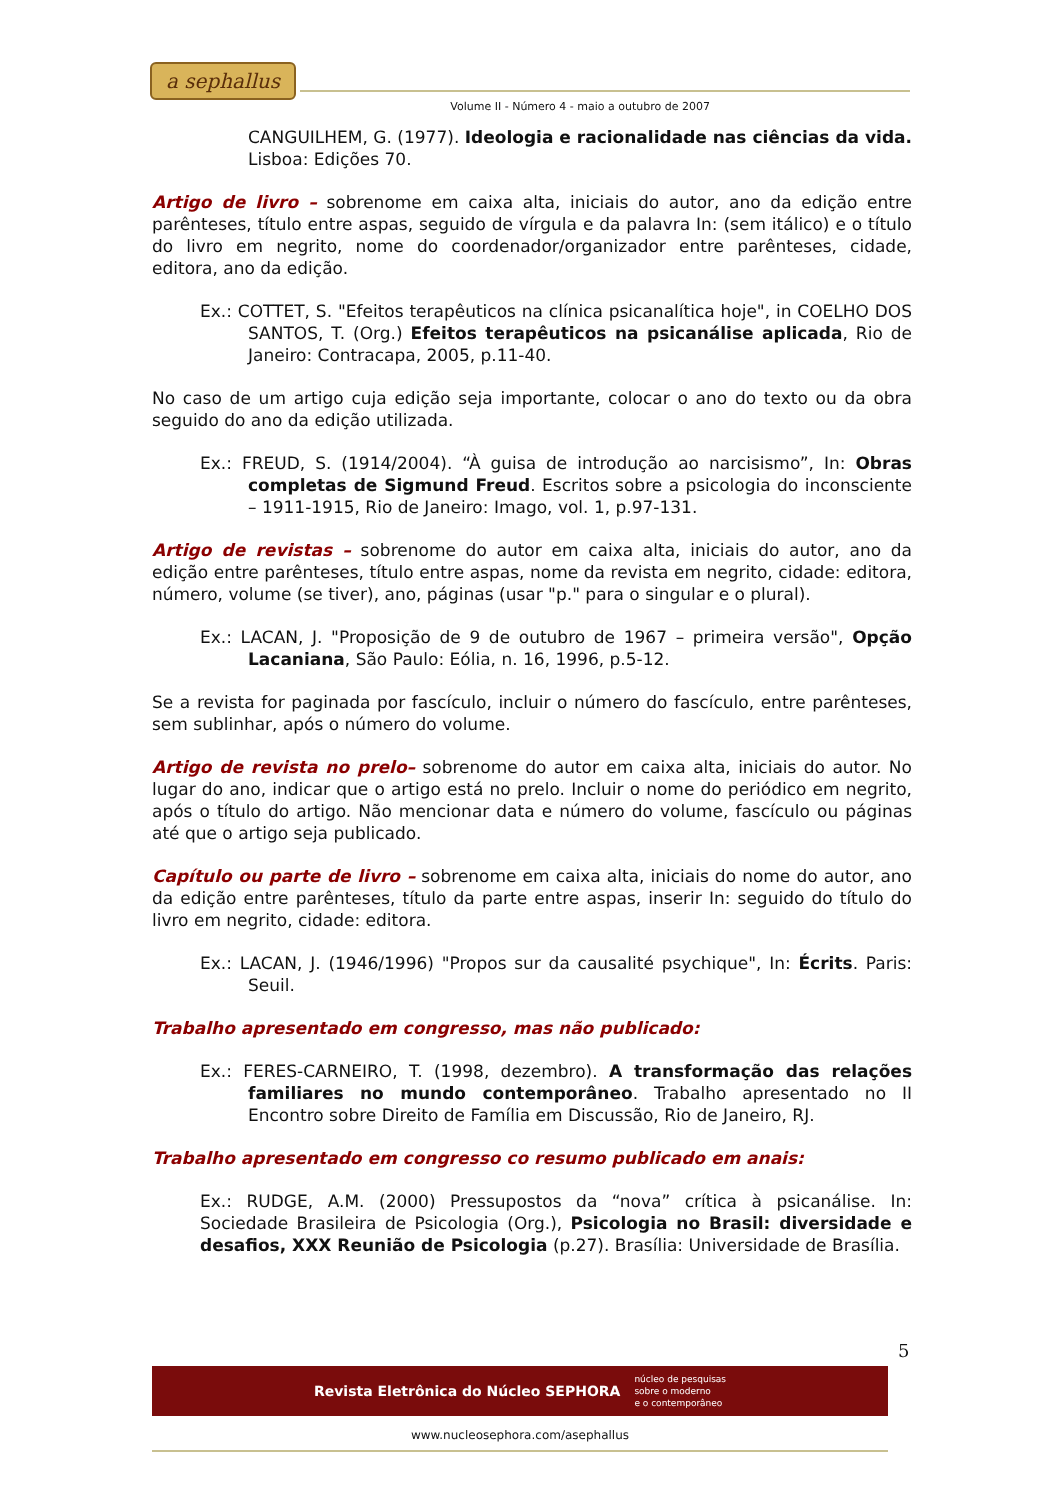a sephallus
Volume II - Número 4 - maio a outubro de 2007
CANGUILHEM, G. (1977). Ideologia e racionalidade nas ciências da vida. Lisboa: Edições 70.
Artigo de livro – sobrenome em caixa alta, iniciais do autor, ano da edição entre parênteses, título entre aspas, seguido de vírgula e da palavra In: (sem itálico) e o título do livro em negrito, nome do coordenador/organizador entre parênteses, cidade, editora, ano da edição.
Ex.: COTTET, S. "Efeitos terapêuticos na clínica psicanalítica hoje", in COELHO DOS SANTOS, T. (Org.) Efeitos terapêuticos na psicanálise aplicada, Rio de Janeiro: Contracapa, 2005, p.11-40.
No caso de um artigo cuja edição seja importante, colocar o ano do texto ou da obra seguido do ano da edição utilizada.
Ex.: FREUD, S. (1914/2004). “À guisa de introdução ao narcisismo”, In: Obras completas de Sigmund Freud. Escritos sobre a psicologia do inconsciente – 1911-1915, Rio de Janeiro: Imago, vol. 1, p.97-131.
Artigo de revistas – sobrenome do autor em caixa alta, iniciais do autor, ano da edição entre parênteses, título entre aspas, nome da revista em negrito, cidade: editora, número, volume (se tiver), ano, páginas (usar "p." para o singular e o plural).
Ex.: LACAN, J. "Proposição de 9 de outubro de 1967 – primeira versão", Opção Lacaniana, São Paulo: Eólia, n. 16, 1996, p.5-12.
Se a revista for paginada por fascículo, incluir o número do fascículo, entre parênteses, sem sublinhar, após o número do volume.
Artigo de revista no prelo– sobrenome do autor em caixa alta, iniciais do autor. No lugar do ano, indicar que o artigo está no prelo. Incluir o nome do periódico em negrito, após o título do artigo. Não mencionar data e número do volume, fascículo ou páginas até que o artigo seja publicado.
Capítulo ou parte de livro – sobrenome em caixa alta, iniciais do nome do autor, ano da edição entre parênteses, título da parte entre aspas, inserir In: seguido do título do livro em negrito, cidade: editora.
Ex.: LACAN, J. (1946/1996) "Propos sur da causalité psychique", In: Écrits. Paris: Seuil.
Trabalho apresentado em congresso, mas não publicado:
Ex.: FERES-CARNEIRO, T. (1998, dezembro). A transformação das relações familiares no mundo contemporâneo. Trabalho apresentado no II Encontro sobre Direito de Família em Discussão, Rio de Janeiro, RJ.
Trabalho apresentado em congresso co resumo publicado em anais:
Ex.: RUDGE, A.M. (2000) Pressupostos da “nova” crítica à psicanálise. In: Sociedade Brasileira de Psicologia (Org.), Psicologia no Brasil: diversidade e desafios, XXX Reunião de Psicologia (p.27). Brasília: Universidade de Brasília.
5
Revista Eletrônica do Núcleo SEPHORA núcleo de pesquisas
sobre o moderno
e o contemporâneo
www.nucleosephora.com/asephallus